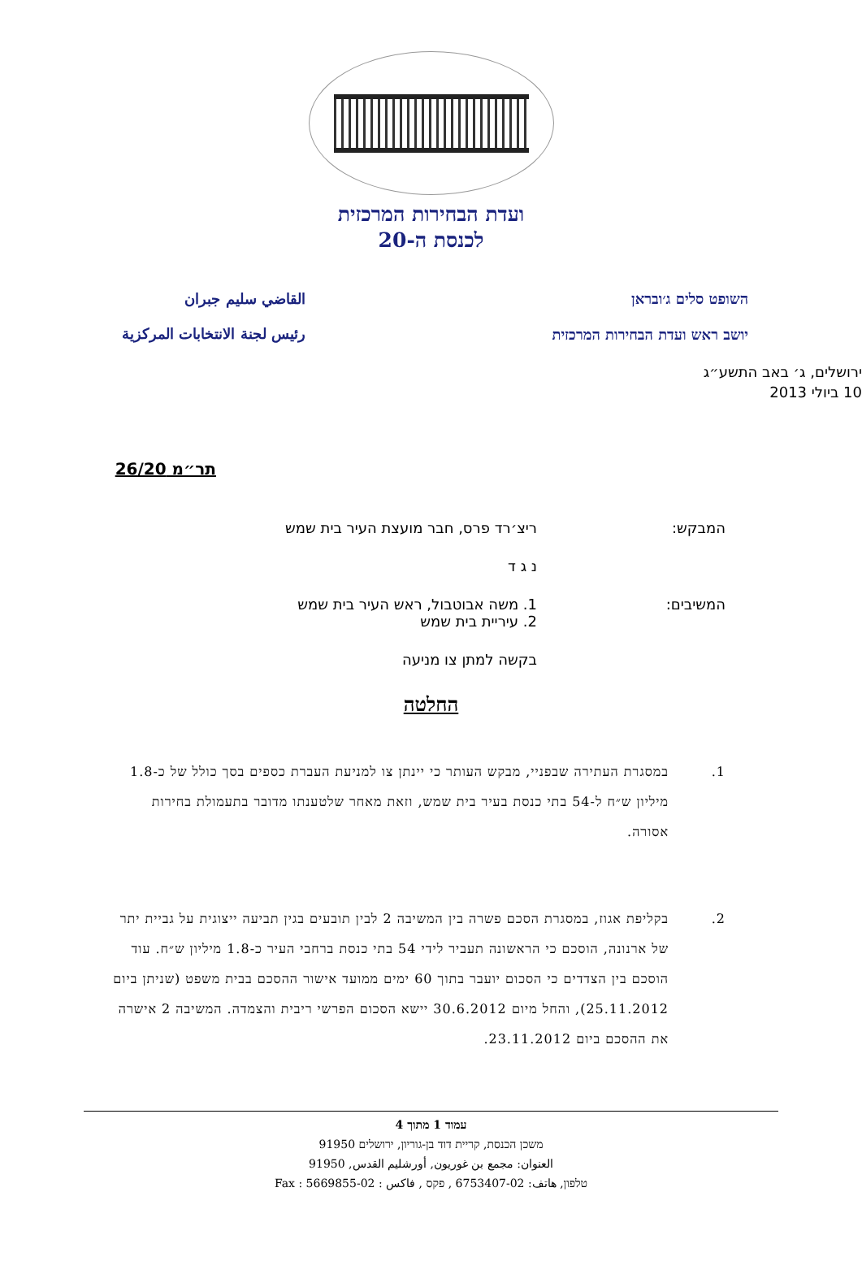ועדת הבחירות המרכזית
לכנסת ה-20
השופט סלים ג׳ובראן
יושב ראש ועדת הבחירות המרכזית
القاضي سليم جبران
رئيس لجنة الانتخابات المركزية
ירושלים, ג׳ באב התשע״ג
10 ביולי 2013
תר״מ 26/20
המבקש: ריצ׳רד פרס, חבר מועצת העיר בית שמש
נ ג ד
המשיבים: 1. משה אבוטבול, ראש העיר בית שמש
2. עיריית בית שמש
בקשה למתן צו מניעה
החלטה
1. במסגרת העתירה שבפניי, מבקש העותר כי יינתן צו למניעת העברת כספים בסך כולל של כ-1.8 מיליון ש״ח ל-54 בתי כנסת בעיר בית שמש, וזאת מאחר שלטענתו מדובר בתעמולת בחירות אסורה.
2. בקליפת אגוז, במסגרת הסכם פשרה בין המשיבה 2 לבין תובעים בגין תביעה ייצוגית על גביית יתר של ארנונה, הוסכם כי הראשונה תעביר לידי 54 בתי כנסת ברחבי העיר כ-1.8 מיליון ש״ח. עוד הוסכם בין הצדדים כי הסכום יועבר בתוך 60 ימים ממועד אישור ההסכם בבית משפט (שניתן ביום 25.11.2012), והחל מיום 30.6.2012 יישא הסכום הפרשי ריבית והצמדה. המשיבה 2 אישרה את ההסכם ביום 23.11.2012.
עמוד 1 מתוך 4
משכן הכנסת, קריית דוד בן-גוריון, ירושלים 91950
العنوان: مجمع بن غوريون, أورشليم القدس, 91950
טלפון, هاتف: 02-6753407 , פקס , فاكس : 02-5669855 : Fax